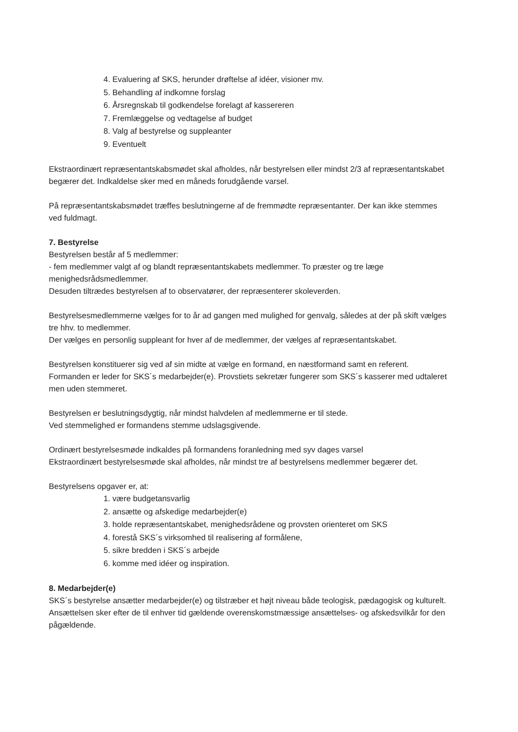4. Evaluering af SKS, herunder drøftelse af idéer, visioner mv.
5. Behandling af indkomne forslag
6. Årsregnskab til godkendelse forelagt af kassereren
7. Fremlæggelse og vedtagelse af budget
8. Valg af bestyrelse og suppleanter
9. Eventuelt
Ekstraordinært repræsentantskabsmødet skal afholdes, når bestyrelsen eller mindst 2/3 af repræsentantskabet begærer det. Indkaldelse sker med en måneds forudgående varsel.
På repræsentantskabsmødet træffes beslutningerne af de fremmødte repræsentanter. Der kan ikke stemmes ved fuldmagt.
7. Bestyrelse
Bestyrelsen består af 5 medlemmer:
- fem medlemmer valgt af og blandt repræsentantskabets medlemmer. To præster og tre læge menighedsrådsmedlemmer.
Desuden tiltrædes bestyrelsen af to observatører, der repræsenterer skoleverden.
Bestyrelsesmedlemmerne vælges for to år ad gangen med mulighed for genvalg, således at der på skift vælges tre hhv. to medlemmer.
Der vælges en personlig suppleant for hver af de medlemmer, der vælges af repræsentantskabet.
Bestyrelsen konstituerer sig ved af sin midte at vælge en formand, en næstformand samt en referent. Formanden er leder for SKS´s medarbejder(e). Provstiets sekretær fungerer som SKS´s kasserer med udtaleret men uden stemmeret.
Bestyrelsen er beslutningsdygtig, når mindst halvdelen af medlemmerne er til stede.
Ved stemmelighed er formandens stemme udslagsgivende.
Ordinært bestyrelsesmøde indkaldes på formandens foranledning med syv dages varsel
Ekstraordinært bestyrelsesmøde skal afholdes, når mindst tre af bestyrelsens medlemmer begærer det.
Bestyrelsens opgaver er, at:
1. være budgetansvarlig
2. ansætte og afskedige medarbejder(e)
3. holde repræsentantskabet, menighedsrådene og provsten orienteret om SKS
4. forestå SKS´s virksomhed til realisering af formålene,
5. sikre bredden i SKS´s arbejde
6. komme med idéer og inspiration.
8. Medarbejder(e)
SKS´s bestyrelse ansætter medarbejder(e) og tilstræber et højt niveau både teologisk, pædagogisk og kulturelt. Ansættelsen sker efter de til enhver tid gældende overenskomstmæssige ansættelses- og afskedsvilkår for den pågældende.